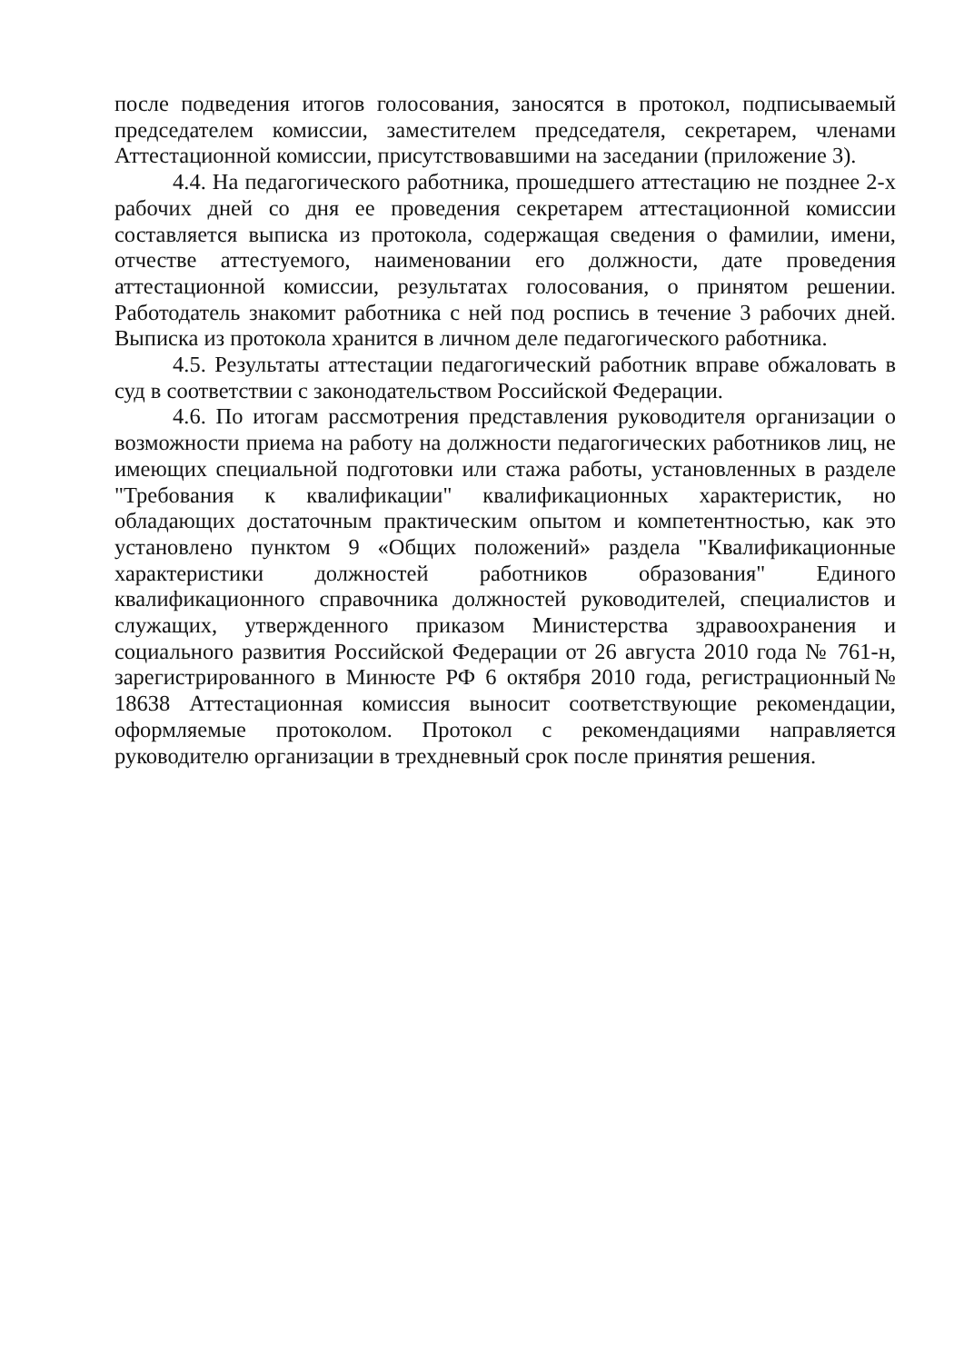после подведения итогов голосования, заносятся в протокол, подписываемый председателем комиссии, заместителем председателя, секретарем, членами Аттестационной комиссии, присутствовавшими на заседании (приложение 3).
4.4. На педагогического работника, прошедшего аттестацию не позднее 2-х рабочих дней со дня ее проведения секретарем аттестационной комиссии составляется выписка из протокола, содержащая сведения о фамилии, имени, отчестве аттестуемого, наименовании его должности, дате проведения аттестационной комиссии, результатах голосования, о принятом решении. Работодатель знакомит работника с ней под роспись в течение 3 рабочих дней. Выписка из протокола хранится в личном деле педагогического работника.
4.5. Результаты аттестации педагогический работник вправе обжаловать в суд в соответствии с законодательством Российской Федерации.
4.6. По итогам рассмотрения представления руководителя организации о возможности приема на работу на должности педагогических работников лиц, не имеющих специальной подготовки или стажа работы, установленных в разделе "Требования к квалификации" квалификационных характеристик, но обладающих достаточным практическим опытом и компетентностью, как это установлено пунктом 9 «Общих положений» раздела "Квалификационные характеристики должностей работников образования" Единого квалификационного справочника должностей руководителей, специалистов и служащих, утвержденного приказом Министерства здравоохранения и социального развития Российской Федерации от 26 августа 2010 года № 761-н, зарегистрированного в Минюсте РФ 6 октября 2010 года, регистрационный№ 18638 Аттестационная комиссия выносит соответствующие рекомендации, оформляемые протоколом. Протокол с рекомендациями направляется руководителю организации в трехдневный срок после принятия решения.